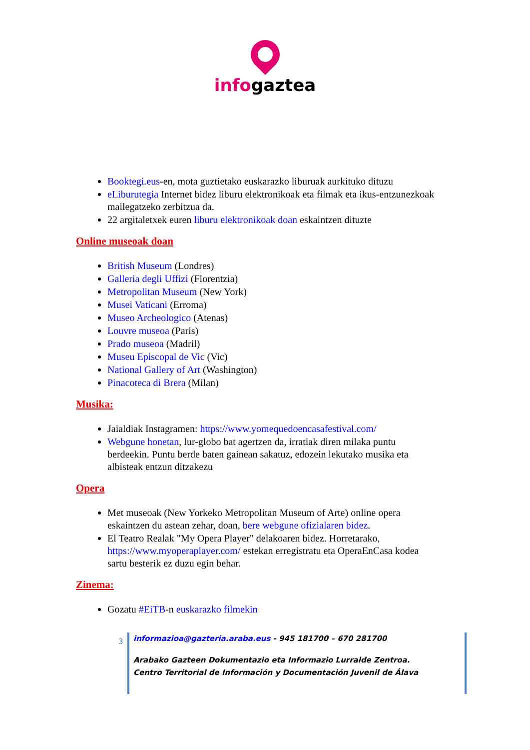infogaztea
Booktegi.eus-en, mota guztietako euskarazko liburuak aurkituko dituzu
eLiburutegia Internet bidez liburu elektronikoak eta filmak eta ikus-entzunezkoak mailegatzeko zerbitzua da.
22 argitaletxek euren liburu elektronikoak doan eskaintzen dituzte
Online museoak doan
British Museum (Londres)
Galleria degli Uffizi (Florentzia)
Metropolitan Museum (New York)
Musei Vaticani (Erroma)
Museo Archeologico (Atenas)
Louvre museoa (Paris)
Prado museoa (Madril)
Museu Episcopal de Vic (Vic)
National Gallery of Art (Washington)
Pinacoteca di Brera (Milan)
Musika:
Jaialdiak Instagramen: https://www.yomequedoencasafestival.com/
Webgune honetan, lur-globo bat agertzen da, irratiak diren milaka puntu berdeekin. Puntu berde baten gainean sakatuz, edozein lekutako musika eta albisteak entzun ditzakezu
Opera
Met museoak (New Yorkeko Metropolitan Museum of Arte) online opera eskaintzen du astean zehar, doan, bere webgune ofizialaren bidez.
El Teatro Realak "My Opera Player" delakoaren bidez. Horretarako, https://www.myoperaplayer.com/ estekan erregistratu eta OperaEnCasa kodea sartu besterik ez duzu egin behar.
Zinema:
Gozatu #EiTB-n euskarazko filmekin
3
informazioa@gazteria.araba.eus - 945 181700 – 670 281700
Arabako Gazteen Dokumentazio eta Informazio Lurralde Zentroa.
Centro Territorial de Información y Documentación Juvenil de Álava